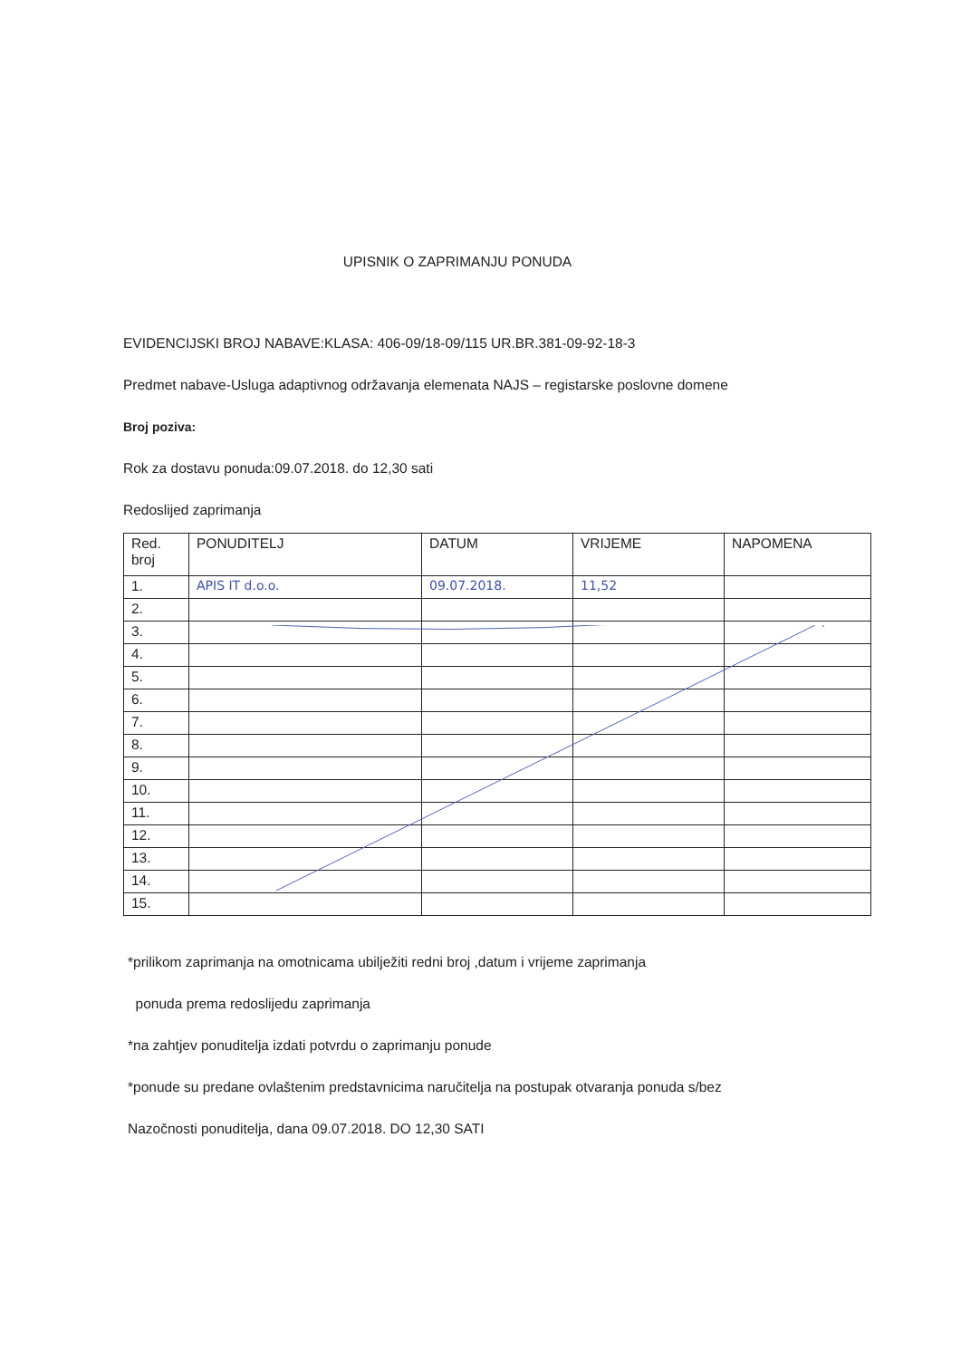UPISNIK O ZAPRIMANJU PONUDA
EVIDENCIJSKI BROJ NABAVE:KLASA: 406-09/18-09/115 UR.BR.381-09-92-18-3
Predmet nabave-Usluga adaptivnog održavanja elemenata NAJS – registarske poslovne domene
Broj poziva:
Rok za dostavu ponuda:09.07.2018. do 12,30 sati
Redoslijed zaprimanja
| Red. broj | PONUDITELJ | DATUM | VRIJEME | NAPOMENA |
| --- | --- | --- | --- | --- |
| 1. | APIS IT d.o.o. | 09.07.2018. | 11,52 | |
| 2. | | | | |
| 3. | | | | |
| 4. | | | | |
| 5. | | | | |
| 6. | | | | |
| 7. | | | | |
| 8. | | | | |
| 9. | | | | |
| 10. | | | | |
| 11. | | | | |
| 12. | | | | |
| 13. | | | | |
| 14. | | | | |
| 15. | | | | |
*prilikom zaprimanja na omotnicama ubilježiti redni broj ,datum i vrijeme zaprimanja
ponuda prema redoslijedu zaprimanja
*na zahtjev ponuditelja izdati potvrdu o zaprimanju ponude
*ponude su predane ovlaštenim predstavnicima naručitelja na postupak otvaranja ponuda s/bez
Nazočnosti ponuditelja, dana 09.07.2018. DO 12,30 SATI